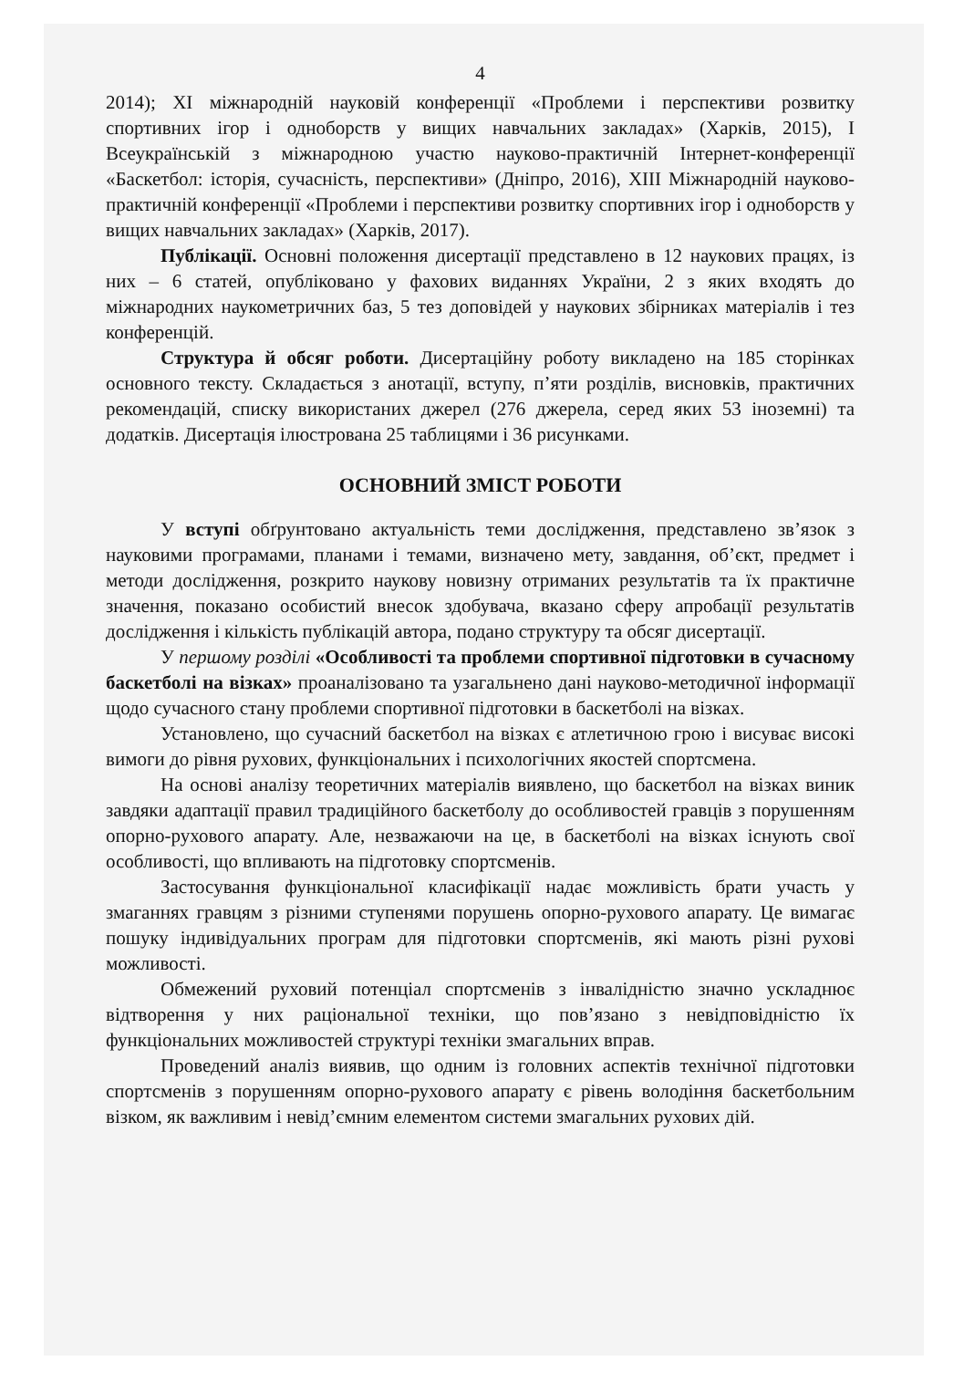4
2014); XI міжнародній науковій конференції «Проблеми і перспективи розвитку спортивних ігор і одноборств у вищих навчальних закладах» (Харків, 2015), I Всеукраїнській з міжнародною участю науково-практичній Інтернет-конференції «Баскетбол: історія, сучасність, перспективи» (Дніпро, 2016), XIII Міжнародній науково-практичній конференції «Проблеми і перспективи розвитку спортивних ігор і одноборств у вищих навчальних закладах» (Харків, 2017).
Публікації. Основні положення дисертації представлено в 12 наукових працях, із них – 6 статей, опубліковано у фахових виданнях України, 2 з яких входять до міжнародних наукометричних баз, 5 тез доповідей у наукових збірниках матеріалів і тез конференцій.
Структура й обсяг роботи. Дисертаційну роботу викладено на 185 сторінках основного тексту. Складається з анотації, вступу, п’яти розділів, висновків, практичних рекомендацій, списку використаних джерел (276 джерела, серед яких 53 іноземні) та додатків. Дисертація ілюстрована 25 таблицями і 36 рисунками.
ОСНОВНИЙ ЗМІСТ РОБОТИ
У вступі обґрунтовано актуальність теми дослідження, представлено зв’язок з науковими програмами, планами і темами, визначено мету, завдання, об’єкт, предмет і методи дослідження, розкрито наукову новизну отриманих результатів та їх практичне значення, показано особистий внесок здобувача, вказано сферу апробації результатів дослідження і кількість публікацій автора, подано структуру та обсяг дисертації.
У першому розділі «Особливості та проблеми спортивної підготовки в сучасному баскетболі на візках» проаналізовано та узагальнено дані науково-методичної інформації щодо сучасного стану проблеми спортивної підготовки в баскетболі на візках.
Установлено, що сучасний баскетбол на візках є атлетичною грою і висуває високі вимоги до рівня рухових, функціональних і психологічних якостей спортсмена.
На основі аналізу теоретичних матеріалів виявлено, що баскетбол на візках виник завдяки адаптації правил традиційного баскетболу до особливостей гравців з порушенням опорно-рухового апарату. Але, незважаючи на це, в баскетболі на візках існують свої особливості, що впливають на підготовку спортсменів.
Застосування функціональної класифікації надає можливість брати участь у змаганнях гравцям з різними ступенями порушень опорно-рухового апарату. Це вимагає пошуку індивідуальних програм для підготовки спортсменів, які мають різні рухові можливості.
Обмежений руховий потенціал спортсменів з інвалідністю значно ускладнює відтворення у них раціональної техніки, що пов’язано з невідповідністю їх функціональних можливостей структурі техніки змагальних вправ.
Проведений аналіз виявив, що одним із головних аспектів технічної підготовки спортсменів з порушенням опорно-рухового апарату є рівень володіння баскетбольним візком, як важливим і невід’ємним елементом системи змагальних рухових дій.